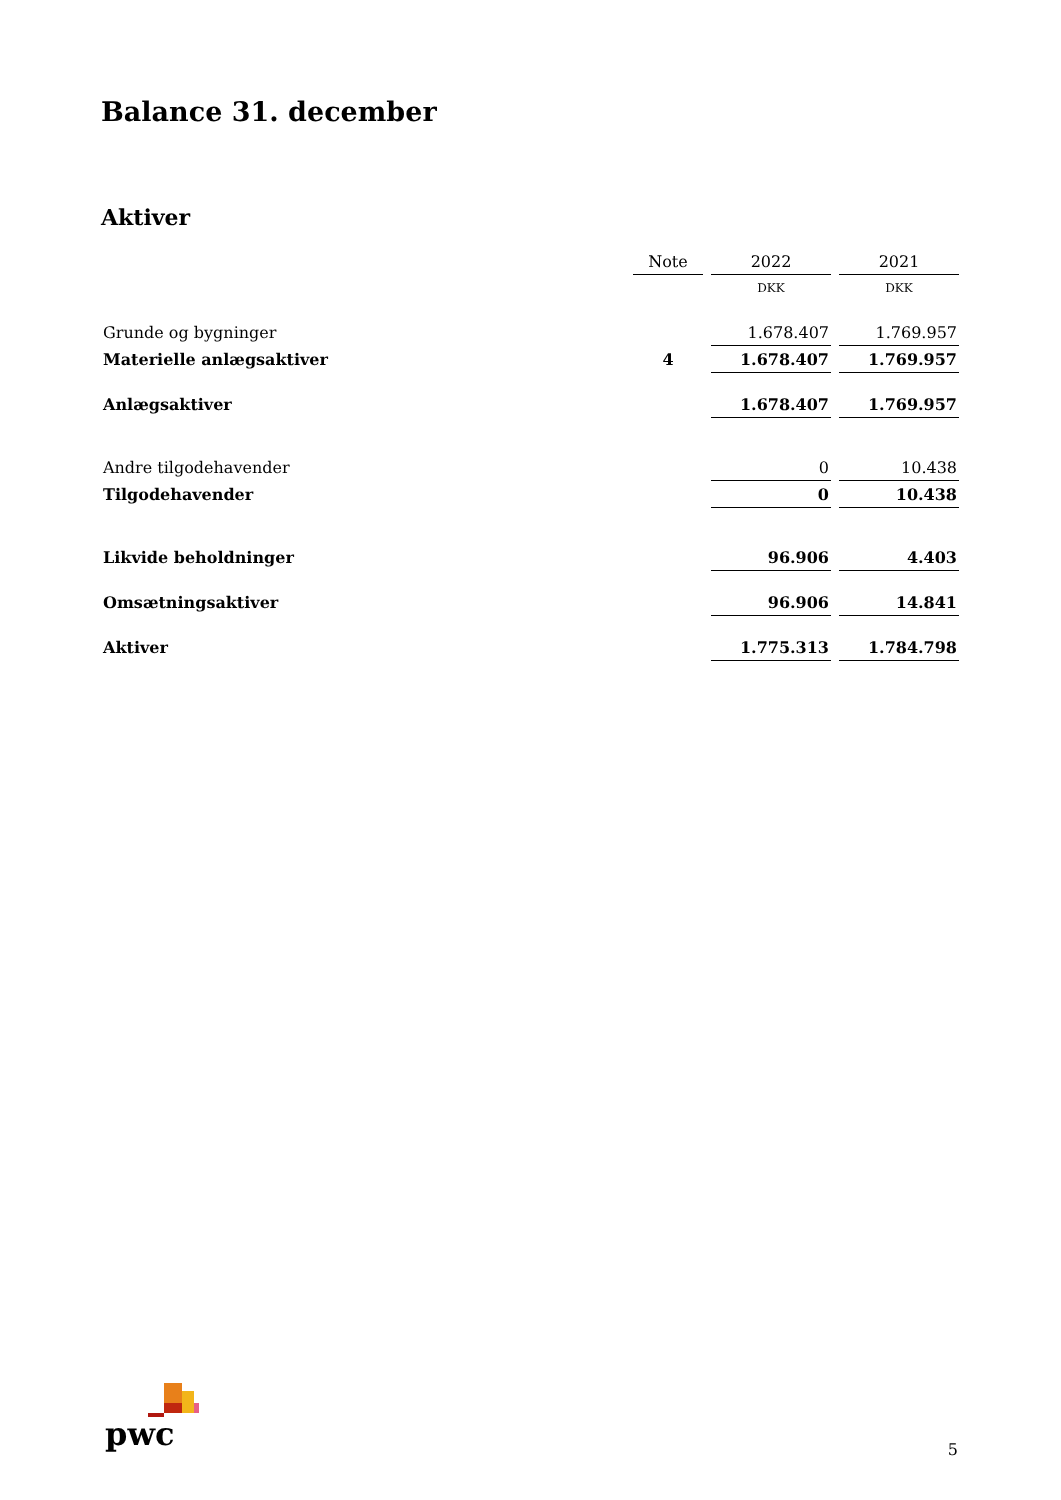Balance 31. december
Aktiver
| | Note | 2022 | 2021 |
| | | DKK | DKK |
| Grunde og bygninger | | 1.678.407 | 1.769.957 |
| Materielle anlægsaktiver | 4 | 1.678.407 | 1.769.957 |
| Anlægsaktiver | | 1.678.407 | 1.769.957 |
| Andre tilgodehavender | | 0 | 10.438 |
| Tilgodehavender | | 0 | 10.438 |
| Likvide beholdninger | | 96.906 | 4.403 |
| Omsætningsaktiver | | 96.906 | 14.841 |
| Aktiver | | 1.775.313 | 1.784.798 |
pwc 5